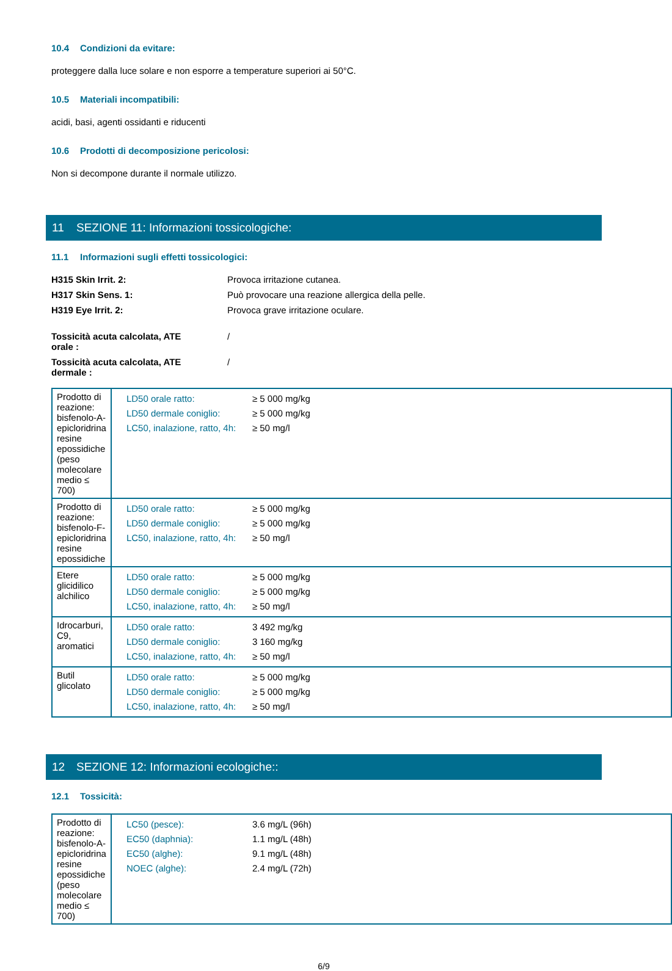10.4 Condizioni da evitare:
proteggere dalla luce solare e non esporre a temperature superiori ai 50°C.
10.5 Materiali incompatibili:
acidi, basi, agenti ossidanti e riducenti
10.6 Prodotti di decomposizione pericolosi:
Non si decompone durante il normale utilizzo.
11 SEZIONE 11: Informazioni tossicologiche:
11.1 Informazioni sugli effetti tossicologici:
H315 Skin Irrit. 2:
Provoca irritazione cutanea.
H317 Skin Sens. 1:
Può provocare una reazione allergica della pelle.
H319 Eye Irrit. 2:
Provoca grave irritazione oculare.
Tossicità acuta calcolata, ATE
orale :
/
Tossicità acuta calcolata, ATE
dermale :
/
| Prodotto di reazione: bisfenolo-A-epicloridrina resine epossidiche (peso molecolare medio ≤ 700) | / LD50 orale ratto: / ≥ 5 000 mg/kg / / LD50 dermale coniglio: / ≥ 5 000 mg/kg / / LC50, inalazione, ratto, 4h: / ≥ 50 mg/l / |
| Prodotto di reazione: bisfenolo-F-epicloridrina resine epossidiche | / LD50 orale ratto: / ≥ 5 000 mg/kg / / LD50 dermale coniglio: / ≥ 5 000 mg/kg / / LC50, inalazione, ratto, 4h: / ≥ 50 mg/l / |
| Etere glicidilico alchilico | / LD50 orale ratto: / ≥ 5 000 mg/kg / / LD50 dermale coniglio: / ≥ 5 000 mg/kg / / LC50, inalazione, ratto, 4h: / ≥ 50 mg/l / |
| Idrocarburi, C9, aromatici | / LD50 orale ratto: / 3 492 mg/kg / / LD50 dermale coniglio: / 3 160 mg/kg / / LC50, inalazione, ratto, 4h: / ≥ 50 mg/l / |
| Butil glicolato | / LD50 orale ratto: / ≥ 5 000 mg/kg / / LD50 dermale coniglio: / ≥ 5 000 mg/kg / / LC50, inalazione, ratto, 4h: / ≥ 50 mg/l / |
12 SEZIONE 12: Informazioni ecologiche::
12.1 Tossicità:
| Prodotto di reazione: bisfenolo-A-epicloridrina resine epossidiche (peso molecolare medio ≤ 700) | / LC50 (pesce): / 3.6 mg/L (96h) / / EC50 (daphnia): / 1.1 mg/L (48h) / / EC50 (alghe): / 9.1 mg/L (48h) / / NOEC (alghe): / 2.4 mg/L (72h) / |
6/9